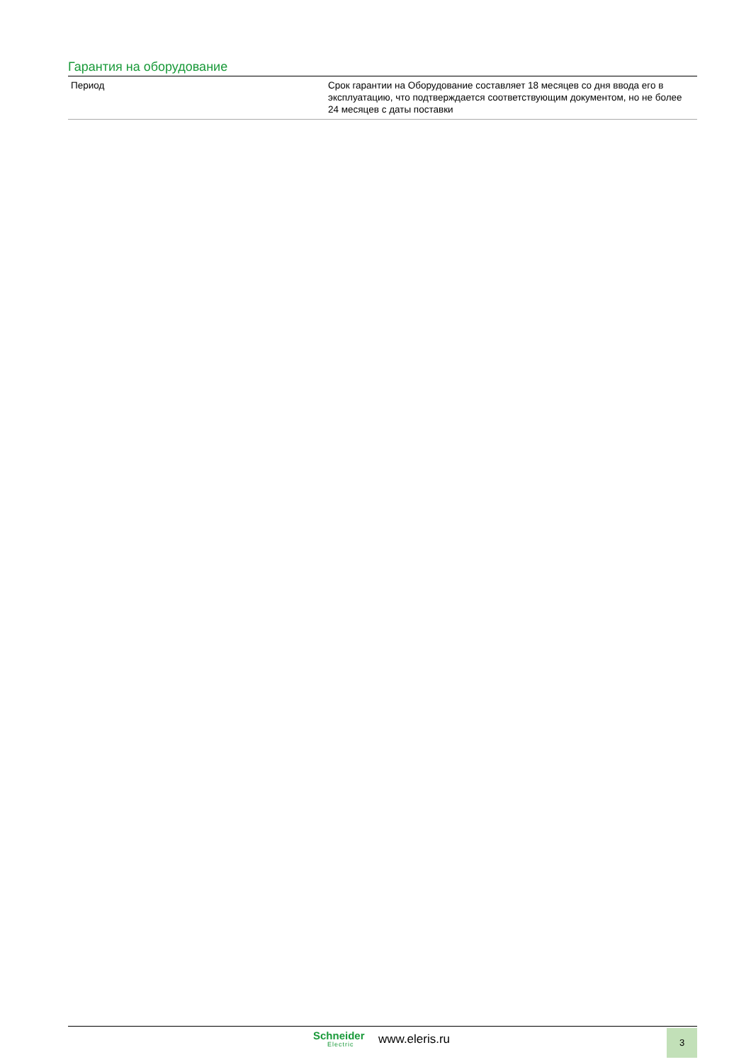Гарантия на оборудование
| Период | Срок гарантии на Оборудование составляет 18 месяцев со дня ввода его в эксплуатацию, что подтверждается соответствующим документом, но не более 24 месяцев с даты поставки |
Schneider
Electric
www.eleris.ru 3